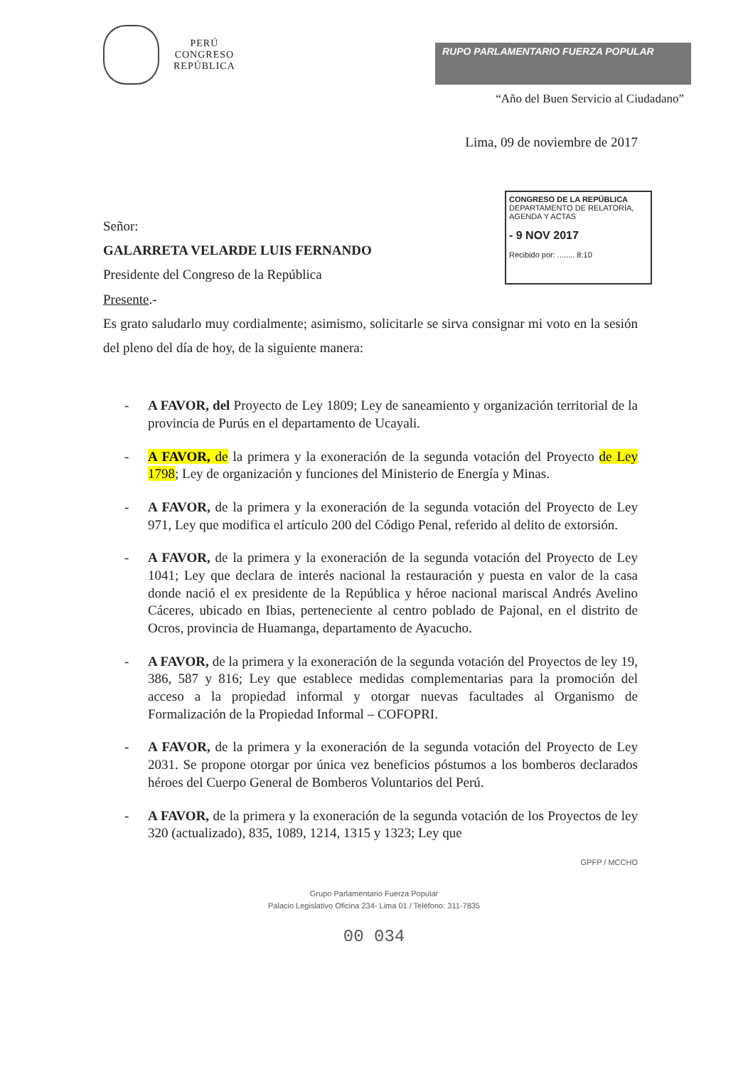PERÚ
CONGRESO
REPÚBLICA
RUPO PARLAMENTARIO FUERZA POPULAR
“Año del Buen Servicio al Ciudadano”
Lima, 09 de noviembre de 2017
CONGRESO DE LA REPÚBLICA
DEPARTAMENTO DE RELATORÍA, AGENDA Y ACTAS
- 9 NOV 2017
Recibido por: ........ 8:10
Señor:
GALARRETA VELARDE LUIS FERNANDO
Presidente del Congreso de la República
Presente.-
Es grato saludarlo muy cordialmente; asimismo, solicitarle se sirva consignar mi voto en la sesión del pleno del día de hoy, de la siguiente manera:
- A FAVOR, del Proyecto de Ley 1809; Ley de saneamiento y organización territorial de la provincia de Purús en el departamento de Ucayali.
- A FAVOR, de la primera y la exoneración de la segunda votación del Proyecto de Ley 1798; Ley de organización y funciones del Ministerio de Energía y Minas.
- A FAVOR, de la primera y la exoneración de la segunda votación del Proyecto de Ley 971, Ley que modifica el artículo 200 del Código Penal, referido al delito de extorsión.
- A FAVOR, de la primera y la exoneración de la segunda votación del Proyecto de Ley 1041; Ley que declara de interés nacional la restauración y puesta en valor de la casa donde nació el ex presidente de la República y héroe nacional mariscal Andrés Avelino Cáceres, ubicado en Ibias, perteneciente al centro poblado de Pajonal, en el distrito de Ocros, provincia de Huamanga, departamento de Ayacucho.
- A FAVOR, de la primera y la exoneración de la segunda votación del Proyectos de ley 19, 386, 587 y 816; Ley que establece medidas complementarias para la promoción del acceso a la propiedad informal y otorgar nuevas facultades al Organismo de Formalización de la Propiedad Informal – COFOPRI.
- A FAVOR, de la primera y la exoneración de la segunda votación del Proyecto de Ley 2031. Se propone otorgar por única vez beneficios póstumos a los bomberos declarados héroes del Cuerpo General de Bomberos Voluntarios del Perú.
- A FAVOR, de la primera y la exoneración de la segunda votación de los Proyectos de ley 320 (actualizado), 835, 1089, 1214, 1315 y 1323; Ley que
GPFP / MCCHO
Grupo Parlamentario Fuerza Popular
Palacio Legislativo Oficina 234- Lima 01 / Teléfono: 311-7835
00 034